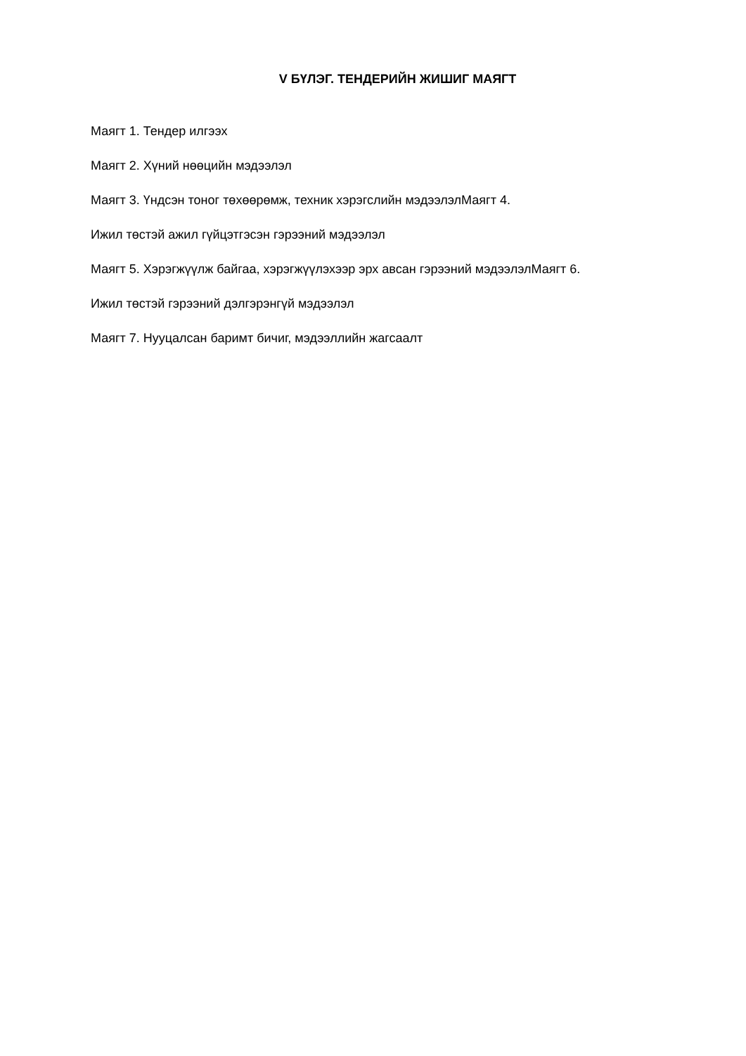V БҮЛЭГ. ТЕНДЕРИЙН ЖИШИГ МАЯГТ
Маягт 1. Тендер илгээх
Маягт 2. Хүний нөөцийн мэдээлэл
Маягт 3. Үндсэн тоног төхөөрөмж, техник хэрэгслийн мэдээлэлМаягт 4.
Ижил төстэй ажил гүйцэтгэсэн гэрээний мэдээлэл
Маягт 5. Хэрэгжүүлж байгаа, хэрэгжүүлэхээр эрх авсан гэрээний мэдээлэлМаягт 6.
Ижил төстэй гэрээний дэлгэрэнгүй мэдээлэл
Маягт 7. Нууцалсан баримт бичиг, мэдээллийн жагсаалт